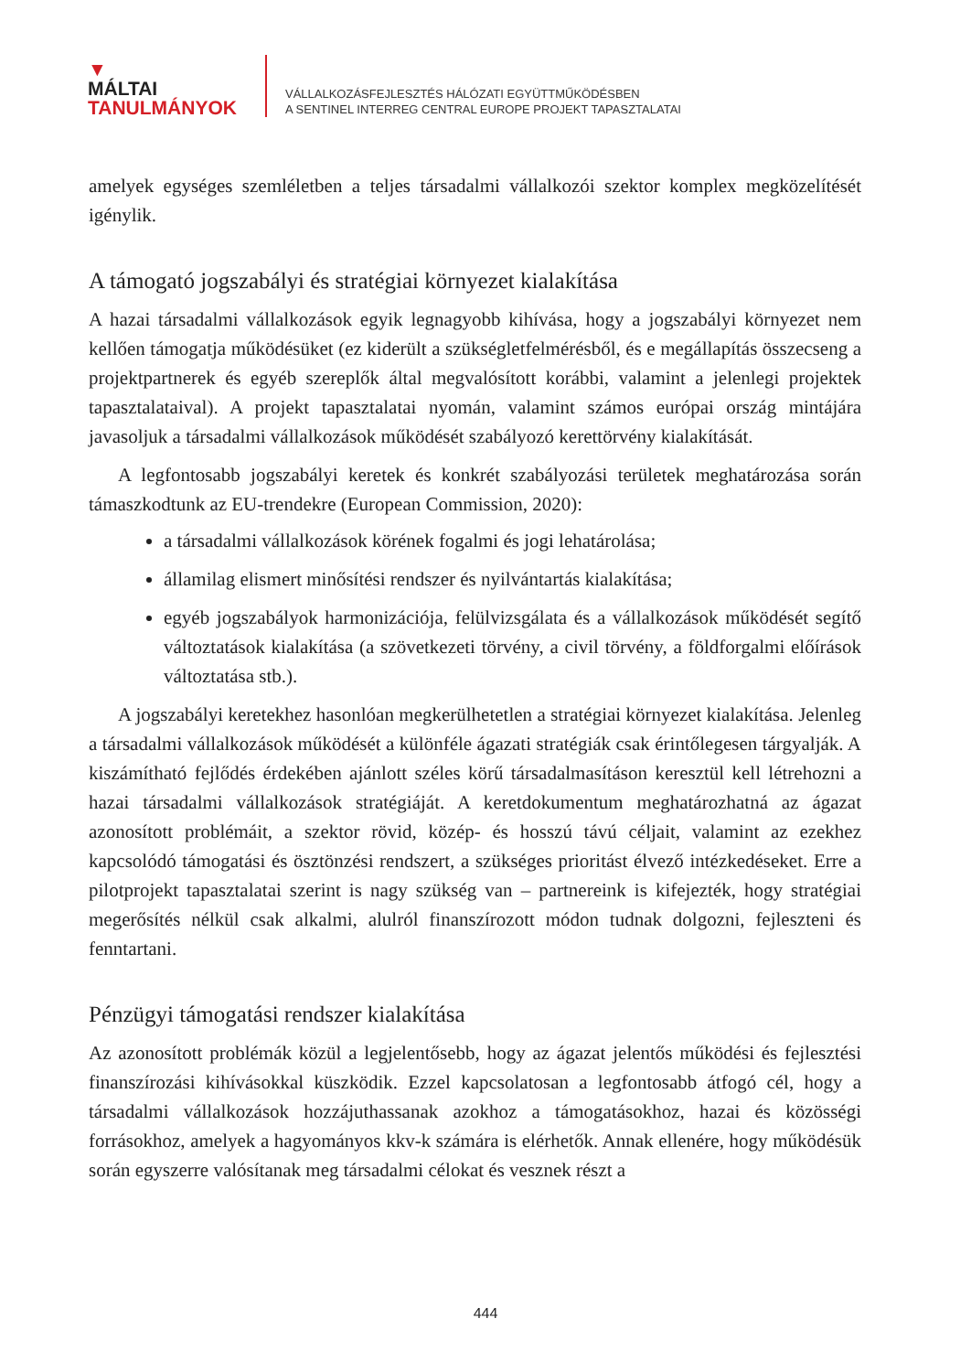▼
MÁLTAI
TANULMÁNYOK
VÁLLALKOZÁSFEJLESZTÉS HÁLÓZATI EGYÜTTMŰKÖDÉSBEN
A SENTINEL INTERREG CENTRAL EUROPE PROJEKT TAPASZTALATAI
amelyek egységes szemléletben a teljes társadalmi vállalkozói szektor komplex megközelítését igénylik.
A támogató jogszabályi és stratégiai környezet kialakítása
A hazai társadalmi vállalkozások egyik legnagyobb kihívása, hogy a jogszabályi környezet nem kellően támogatja működésüket (ez kiderült a szükségletfelmérésből, és e megállapítás összecseng a projektpartnerek és egyéb szereplők által megvalósított korábbi, valamint a jelenlegi projektek tapasztalataival). A projekt tapasztalatai nyomán, valamint számos európai ország mintájára javasoljuk a társadalmi vállalkozások működését szabályozó kerettörvény kialakítását.
A legfontosabb jogszabályi keretek és konkrét szabályozási területek meghatározása során támaszkodtunk az EU-trendekre (European Commission, 2020):
a társadalmi vállalkozások körének fogalmi és jogi lehatárolása;
államilag elismert minősítési rendszer és nyilvántartás kialakítása;
egyéb jogszabályok harmonizációja, felülvizsgálata és a vállalkozások működését segítő változtatások kialakítása (a szövetkezeti törvény, a civil törvény, a földforgalmi előírások változtatása stb.).
A jogszabályi keretekhez hasonlóan megkerülhetetlen a stratégiai környezet kialakítása. Jelenleg a társadalmi vállalkozások működését a különféle ágazati stratégiák csak érintőlegesen tárgyalják. A kiszámítható fejlődés érdekében ajánlott széles körű társadalmasításon keresztül kell létrehozni a hazai társadalmi vállalkozások stratégiáját. A keretdokumentum meghatározhatná az ágazat azonosított problémáit, a szektor rövid, közép- és hosszú távú céljait, valamint az ezekhez kapcsolódó támogatási és ösztönzési rendszert, a szükséges prioritást élvező intézkedéseket. Erre a pilotprojekt tapasztalatai szerint is nagy szükség van – partnereink is kifejezték, hogy stratégiai megerősítés nélkül csak alkalmi, alulról finanszírozott módon tudnak dolgozni, fejleszteni és fenntartani.
Pénzügyi támogatási rendszer kialakítása
Az azonosított problémák közül a legjelentősebb, hogy az ágazat jelentős működési és fejlesztési finanszírozási kihívásokkal küszködik. Ezzel kapcsolatosan a legfontosabb átfogó cél, hogy a társadalmi vállalkozások hozzájuthassanak azokhoz a támogatásokhoz, hazai és közösségi forrásokhoz, amelyek a hagyományos kkv-k számára is elérhetők. Annak ellenére, hogy működésük során egyszerre valósítanak meg társadalmi célokat és vesznek részt a
444